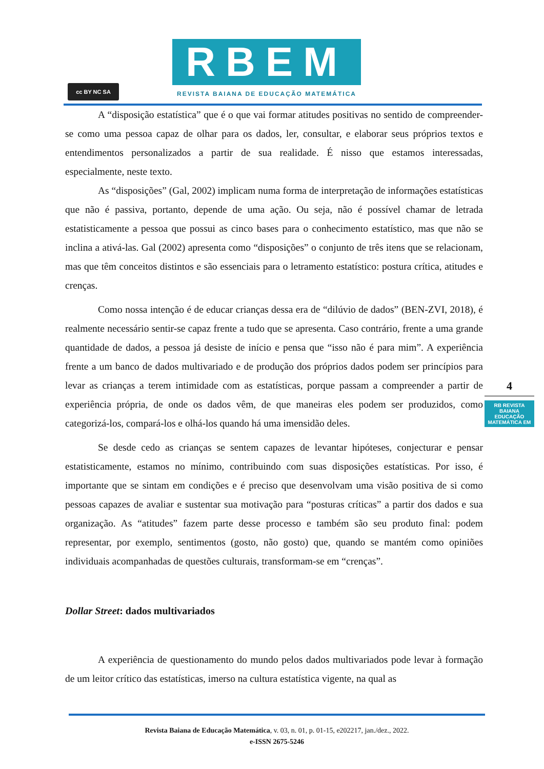cc BY NC SA
RBEM
REVISTA BAIANA DE EDUCAÇÃO MATEMÁTICA
A “disposição estatística” que é o que vai formar atitudes positivas no sentido de compreender-se como uma pessoa capaz de olhar para os dados, ler, consultar, e elaborar seus próprios textos e entendimentos personalizados a partir de sua realidade. É nisso que estamos interessadas, especialmente, neste texto.
As “disposições” (Gal, 2002) implicam numa forma de interpretação de informações estatísticas que não é passiva, portanto, depende de uma ação. Ou seja, não é possível chamar de letrada estatisticamente a pessoa que possui as cinco bases para o conhecimento estatístico, mas que não se inclina a ativá-las. Gal (2002) apresenta como “disposições” o conjunto de três itens que se relacionam, mas que têm conceitos distintos e são essenciais para o letramento estatístico: postura crítica, atitudes e crenças.
Como nossa intenção é de educar crianças dessa era de “dilúvio de dados” (BEN-ZVI, 2018), é realmente necessário sentir-se capaz frente a tudo que se apresenta. Caso contrário, frente a uma grande quantidade de dados, a pessoa já desiste de início e pensa que “isso não é para mim”. A experiência frente a um banco de dados multivariado e de produção dos próprios dados podem ser princípios para levar as crianças a terem intimidade com as estatísticas, porque passam a compreender a partir de experiência própria, de onde os dados vêm, de que maneiras eles podem ser produzidos, como categorizá-los, compará-los e olhá-los quando há uma imensidão deles.
Se desde cedo as crianças se sentem capazes de levantar hipóteses, conjecturar e pensar estatisticamente, estamos no mínimo, contribuindo com suas disposições estatísticas. Por isso, é importante que se sintam em condições e é preciso que desenvolvam uma visão positiva de si como pessoas capazes de avaliar e sustentar sua motivação para “posturas críticas” a partir dos dados e sua organização. As “atitudes” fazem parte desse processo e também são seu produto final: podem representar, por exemplo, sentimentos (gosto, não gosto) que, quando se mantém como opiniões individuais acompanhadas de questões culturais, transformam-se em “crenças”.
Dollar Street: dados multivariados
A experiência de questionamento do mundo pelos dados multivariados pode levar à formação de um leitor crítico das estatísticas, imerso na cultura estatística vigente, na qual as
4
RB REVISTA BAIANA
EDUCAÇÃO MATEMÁTICA EM
Revista Baiana de Educação Matemática, v. 03, n. 01, p. 01-15, e202217, jan./dez., 2022.
e-ISSN 2675-5246